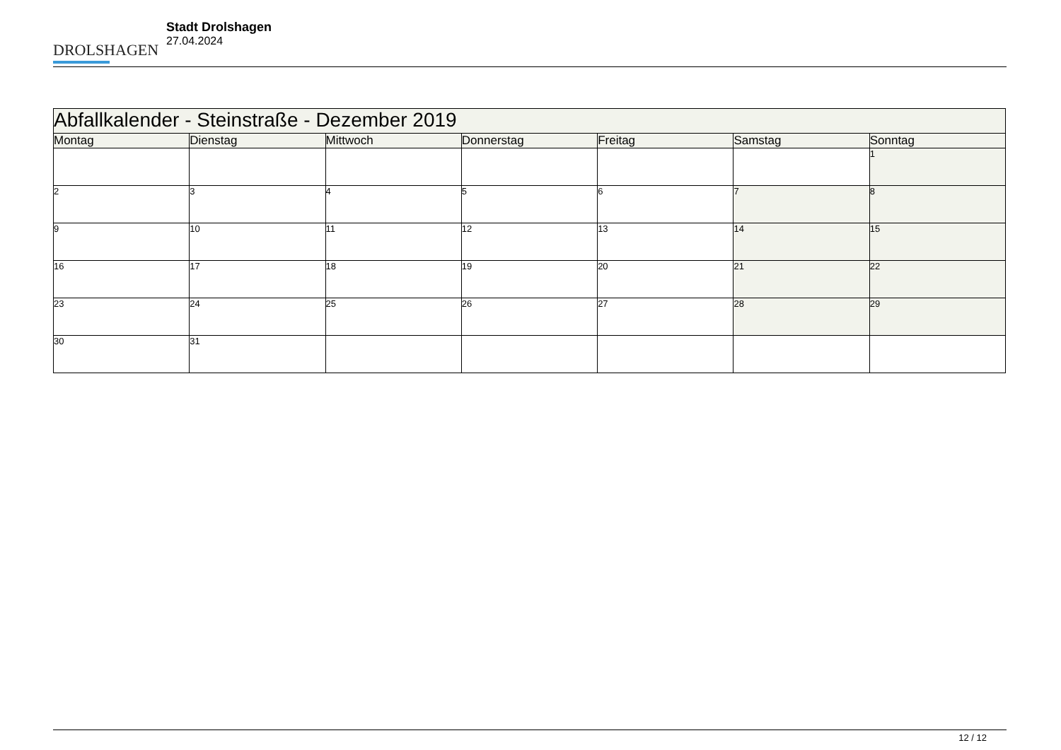DROLSHAGEN
Stadt Drolshagen
27.04.2024
| Abfallkalender - Steinstraße - Dezember 2019 | | | | | | |
| Montag | Dienstag | Mittwoch | Donnerstag | Freitag | Samstag | Sonntag |
| | | | | | | 1 |
| 2 | 3 | 4 | 5 | 6 | 7 | 8 |
| 9 | 10 | 11 | 12 | 13 | 14 | 15 |
| 16 | 17 | 18 | 19 | 20 | 21 | 22 |
| 23 | 24 | 25 | 26 | 27 | 28 | 29 |
| 30 | 31 | | | | | |
12 / 12